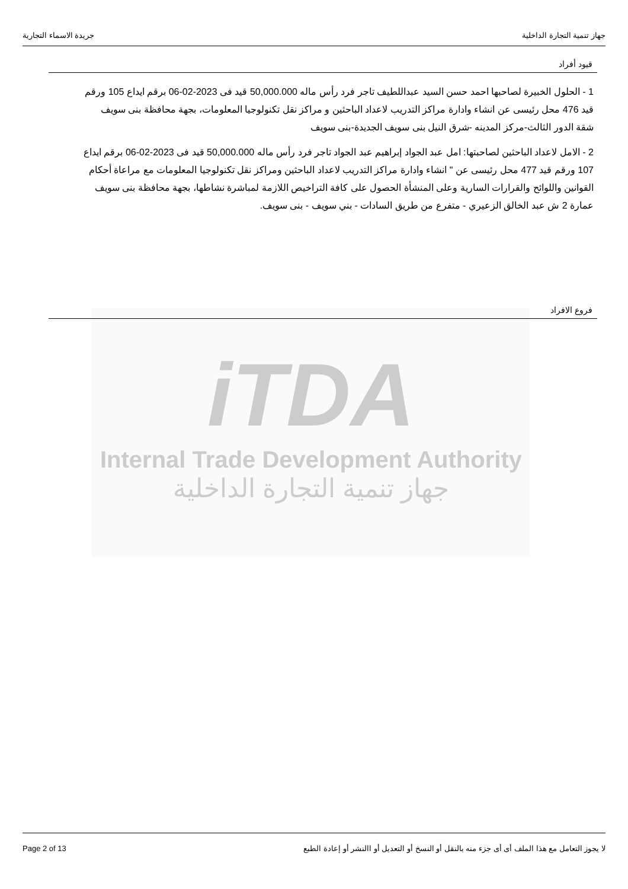جهاز تنمية التجارة الداخلية جريدة الاسماء التجارية
قيود أفراد
1 - الحلول الخبيرة لصاحبها احمد حسن السيد عبداللطيف تاجر فرد رأس ماله 50,000.000 قيد فى 2023-02-06 برقم ايداع 105 ورقم قيد 476 محل رئيسى عن انشاء وادارة مراكز التدريب لاعداد الباحثين و مراكز نقل تكنولوجيا المعلومات، بجهة محافظة بنى سويف شقة الدور الثالث-مركز المدينه -شرق النيل بنى سويف الجديدة-بنى سويف
2 - الامل لاعداد الباحثين لصاحبتها: امل عبد الجواد إبراهيم عبد الجواد تاجر فرد رأس ماله 50,000.000 قيد فى 2023-02-06 برقم ايداع 107 ورقم قيد 477 محل رئيسى عن " انشاء وادارة مراكز التدريب لاعداد الباحثين ومراكز نقل تكنولوجيا المعلومات مع مراعاة أحكام القوانين واللوائح والقرارات السارية وعلى المنشأة الحصول على كافة التراخيص اللازمة لمباشرة نشاطها، بجهة محافظة بنى سويف عمارة 2 ش عبد الخالق الزعيري - متفرع من طريق السادات - بني سويف - بنى سويف.
iTDA
Internal Trade Development Authority
جهاز تنمية التجارة الداخلية
فروع الافراد
لا يجوز التعامل مع هذا الملف أى أى جزء منه بالنقل أو النسخ أو التعديل أو االنشر أو إعادة الطبع Page 2 of 13